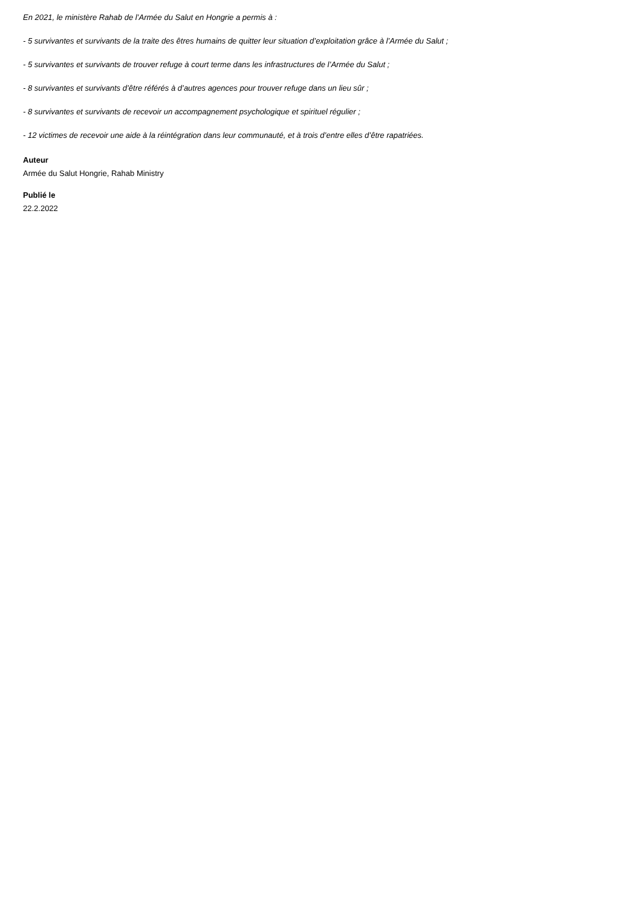En 2021, le ministère Rahab de l’Armée du Salut en Hongrie a permis à :
- 5 survivantes et survivants de la traite des êtres humains de quitter leur situation d’exploitation grâce à l’Armée du Salut ;
- 5 survivantes et survivants de trouver refuge à court terme dans les infrastructures de l’Armée du Salut ;
- 8 survivantes et survivants d’être référés à d’autres agences pour trouver refuge dans un lieu sûr ;
- 8 survivantes et survivants de recevoir un accompagnement psychologique et spirituel régulier ;
- 12 victimes de recevoir une aide à la réintégration dans leur communauté, et à trois d’entre elles d’être rapatriées.
Auteur
Armée du Salut Hongrie, Rahab Ministry
Publié le
22.2.2022